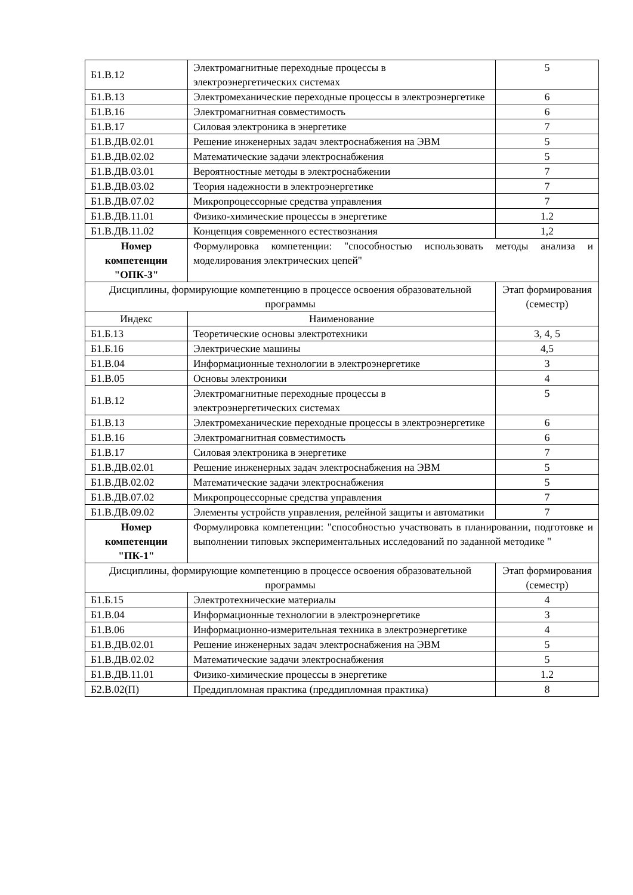| Б1.В.12 | Электромагнитные переходные процессы в электроэнергетических системах | 5 |
| Б1.В.13 | Электромеханические переходные процессы в электроэнергетике | 6 |
| Б1.В.16 | Электромагнитная совместимость | 6 |
| Б1.В.17 | Силовая электроника в энергетике | 7 |
| Б1.В.ДВ.02.01 | Решение инженерных задач электроснабжения на ЭВМ | 5 |
| Б1.В.ДВ.02.02 | Математические задачи электроснабжения | 5 |
| Б1.В.ДВ.03.01 | Вероятностные методы в электроснабжении | 7 |
| Б1.В.ДВ.03.02 | Теория надежности в электроэнергетике | 7 |
| Б1.В.ДВ.07.02 | Микропроцессорные средства управления | 7 |
| Б1.В.ДВ.11.01 | Физико-химические процессы в энергетике | 1.2 |
| Б1.В.ДВ.11.02 | Концепция современного естествознания | 1,2 |
| Номер компетенции "ОПК-3" | Формулировка компетенции: "способностью использовать методы анализа и моделирования электрических цепей" | |
| Дисциплины, формирующие компетенцию в процессе освоения образовательной программы | | Этап формирования (семестр) |
| Индекс | Наименование | |
| Б1.Б.13 | Теоретические основы электротехники | 3, 4, 5 |
| Б1.Б.16 | Электрические машины | 4,5 |
| Б1.В.04 | Информационные технологии в электроэнергетике | 3 |
| Б1.В.05 | Основы электроники | 4 |
| Б1.В.12 | Электромагнитные переходные процессы в электроэнергетических системах | 5 |
| Б1.В.13 | Электромеханические переходные процессы в электроэнергетике | 6 |
| Б1.В.16 | Электромагнитная совместимость | 6 |
| Б1.В.17 | Силовая электроника в энергетике | 7 |
| Б1.В.ДВ.02.01 | Решение инженерных задач электроснабжения на ЭВМ | 5 |
| Б1.В.ДВ.02.02 | Математические задачи электроснабжения | 5 |
| Б1.В.ДВ.07.02 | Микропроцессорные средства управления | 7 |
| Б1.В.ДВ.09.02 | Элементы устройств управления, релейной защиты и автоматики | 7 |
| Номер компетенции "ПК-1" | Формулировка компетенции: "способностью участвовать в планировании, подготовке и выполнении типовых экспериментальных исследований по заданной методике " | |
| Дисциплины, формирующие компетенцию в процессе освоения образовательной программы | | Этап формирования (семестр) |
| Б1.Б.15 | Электротехнические материалы | 4 |
| Б1.В.04 | Информационные технологии в электроэнергетике | 3 |
| Б1.В.06 | Информационно-измерительная техника в электроэнергетике | 4 |
| Б1.В.ДВ.02.01 | Решение инженерных задач электроснабжения на ЭВМ | 5 |
| Б1.В.ДВ.02.02 | Математические задачи электроснабжения | 5 |
| Б1.В.ДВ.11.01 | Физико-химические процессы в энергетике | 1.2 |
| Б2.В.02(П) | Преддипломная практика (преддипломная практика) | 8 |